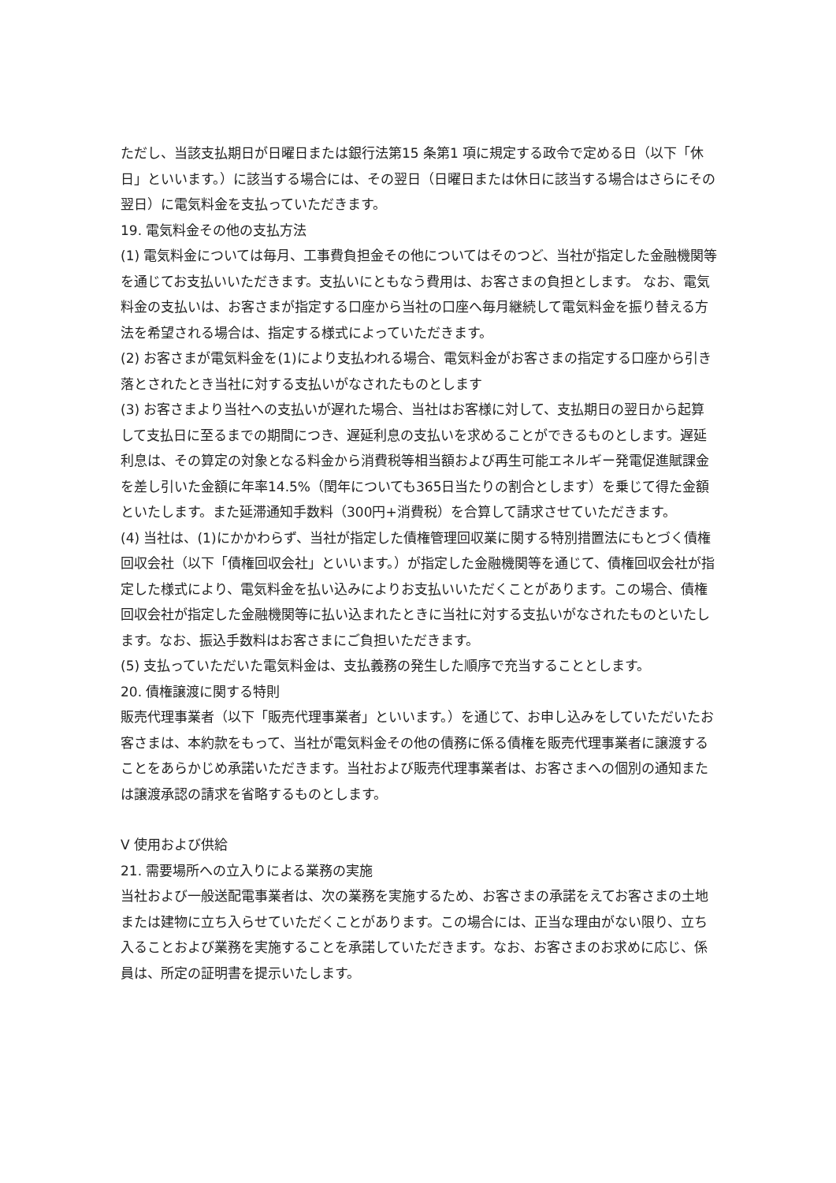ただし、当該支払期日が日曜日または銀行法第15 条第1 項に規定する政令で定める日（以下「休日」といいます。）に該当する場合には、その翌日（日曜日または休日に該当する場合はさらにその翌日）に電気料金を支払っていただきます。
19. 電気料金その他の支払方法
(1) 電気料金については毎月、工事費負担金その他についてはそのつど、当社が指定した金融機関等を通じてお支払いいただきます。支払いにともなう費用は、お客さまの負担とします。 なお、電気料金の支払いは、お客さまが指定する口座から当社の口座へ毎月継続して電気料金を振り替える方法を希望される場合は、指定する様式によっていただきます。
(2) お客さまが電気料金を(1)により支払われる場合、電気料金がお客さまの指定する口座から引き落とされたとき当社に対する支払いがなされたものとします
(3) お客さまより当社への支払いが遅れた場合、当社はお客様に対して、支払期日の翌日から起算して支払日に至るまでの期間につき、遅延利息の支払いを求めることができるものとします。遅延利息は、その算定の対象となる料金から消費税等相当額および再生可能エネルギー発電促進賦課金を差し引いた金額に年率14.5%（閏年についても365日当たりの割合とします）を乗じて得た金額といたします。また延滞通知手数料（300円+消費税）を合算して請求させていただきます。
(4) 当社は、(1)にかかわらず、当社が指定した債権管理回収業に関する特別措置法にもとづく債権回収会社（以下「債権回収会社」といいます。）が指定した金融機関等を通じて、債権回収会社が指定した様式により、電気料金を払い込みによりお支払いいただくことがあります。この場合、債権回収会社が指定した金融機関等に払い込まれたときに当社に対する支払いがなされたものといたします。なお、振込手数料はお客さまにご負担いただきます。
(5) 支払っていただいた電気料金は、支払義務の発生した順序で充当することとします。
20. 債権譲渡に関する特則
販売代理事業者（以下「販売代理事業者」といいます。）を通じて、お申し込みをしていただいたお客さまは、本約款をもって、当社が電気料金その他の債務に係る債権を販売代理事業者に譲渡することをあらかじめ承諾いただきます。当社および販売代理事業者は、お客さまへの個別の通知または譲渡承認の請求を省略するものとします。
Ⅴ 使用および供給
21. 需要場所への立入りによる業務の実施
当社および一般送配電事業者は、次の業務を実施するため、お客さまの承諾をえてお客さまの土地または建物に立ち入らせていただくことがあります。この場合には、正当な理由がない限り、立ち入ることおよび業務を実施することを承諾していただきます。なお、お客さまのお求めに応じ、係員は、所定の証明書を提示いたします。